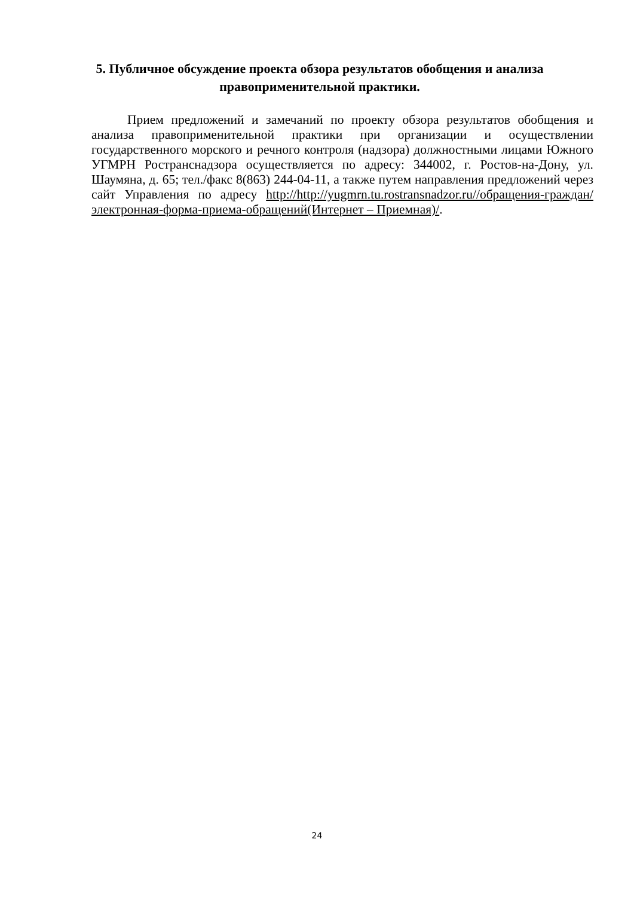5. Публичное обсуждение проекта обзора результатов обобщения и анализа правоприменительной практики.
Прием предложений и замечаний по проекту обзора результатов обобщения и анализа правоприменительной практики при организации и осуществлении государственного морского и речного контроля (надзора) должностными лицами Южного УГМРН Ространснадзора осуществляется по адресу: 344002, г. Ростов-на-Дону, ул. Шаумяна, д. 65; тел./факс 8(863) 244-04-11, а также путем направления предложений через сайт Управления по адресу http://http://yugmrn.tu.rostransnadzor.ru//обращения-граждан/электронная-форма-приема-обращений(Интернет – Приемная)/.
24